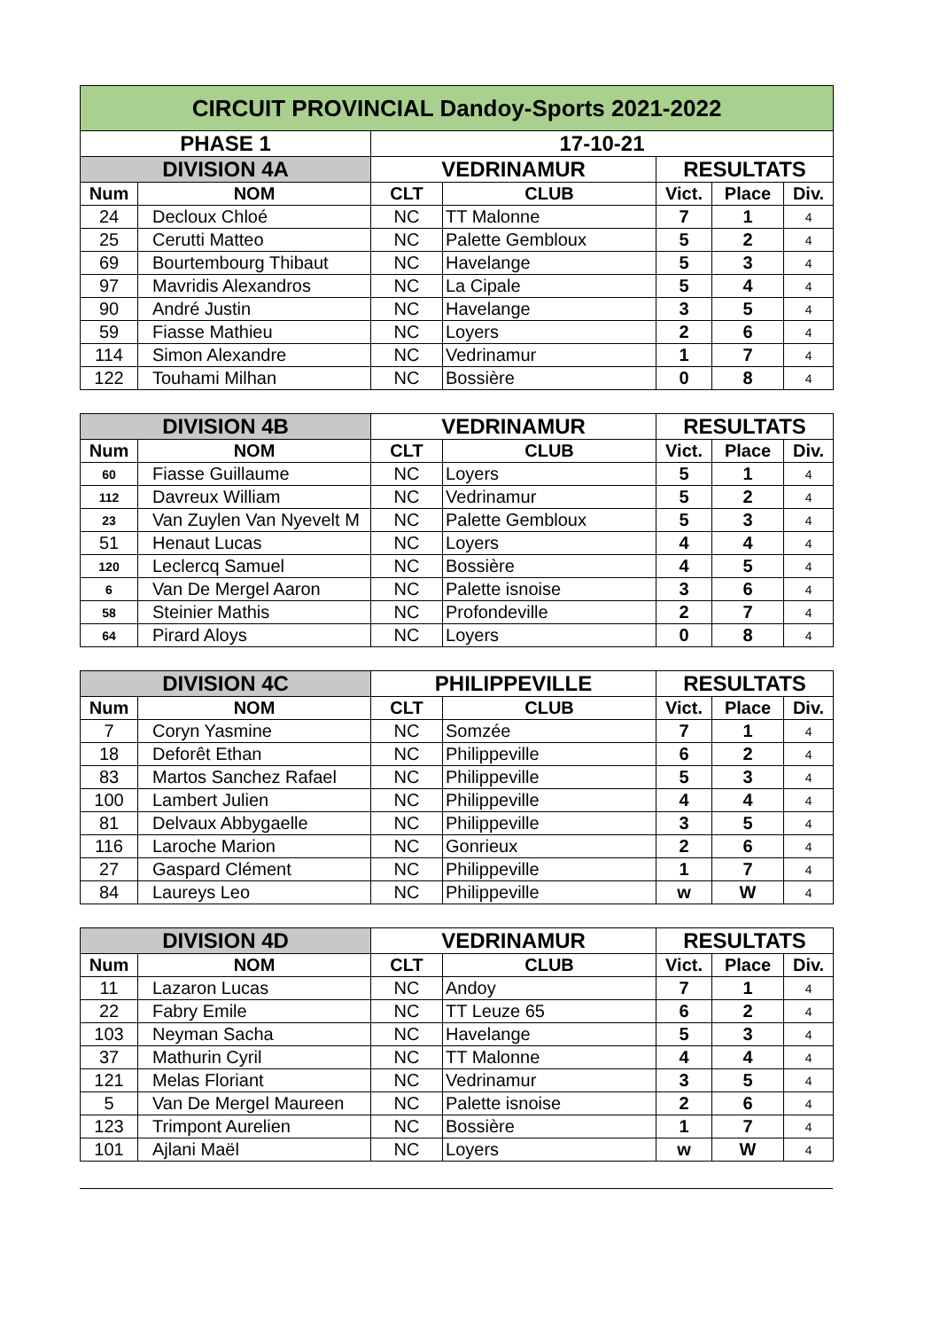| CIRCUIT PROVINCIAL Dandoy-Sports 2021-2022 | | | | | | |
| --- | --- | --- | --- | --- | --- | --- |
| PHASE 1 | | 17-10-21 | | | | |
| DIVISION 4A | | VEDRINAMUR | | RESULTATS | | |
| Num | NOM | CLT | CLUB | Vict. | Place | Div. |
| 24 | Decloux Chloé | NC | TT Malonne | 7 | 1 | 4 |
| 25 | Cerutti Matteo | NC | Palette Gembloux | 5 | 2 | 4 |
| 69 | Bourtembourg Thibaut | NC | Havelange | 5 | 3 | 4 |
| 97 | Mavridis Alexandros | NC | La Cipale | 5 | 4 | 4 |
| 90 | André Justin | NC | Havelange | 3 | 5 | 4 |
| 59 | Fiasse Mathieu | NC | Loyers | 2 | 6 | 4 |
| 114 | Simon Alexandre | NC | Vedrinamur | 1 | 7 | 4 |
| 122 | Touhami Milhan | NC | Bossière | 0 | 8 | 4 |
| DIVISION 4B | | VEDRINAMUR | | RESULTATS | | |
| --- | --- | --- | --- | --- | --- | --- |
| Num | NOM | CLT | CLUB | Vict. | Place | Div. |
| 60 | Fiasse Guillaume | NC | Loyers | 5 | 1 | 4 |
| 112 | Davreux William | NC | Vedrinamur | 5 | 2 | 4 |
| 23 | Van Zuylen Van Nyevelt M | NC | Palette Gembloux | 5 | 3 | 4 |
| 51 | Henaut Lucas | NC | Loyers | 4 | 4 | 4 |
| 120 | Leclercq Samuel | NC | Bossière | 4 | 5 | 4 |
| 6 | Van De Mergel Aaron | NC | Palette isnoise | 3 | 6 | 4 |
| 58 | Steinier Mathis | NC | Profondeville | 2 | 7 | 4 |
| 64 | Pirard Aloys | NC | Loyers | 0 | 8 | 4 |
| DIVISION 4C | | PHILIPPEVILLE | | RESULTATS | | |
| --- | --- | --- | --- | --- | --- | --- |
| Num | NOM | CLT | CLUB | Vict. | Place | Div. |
| 7 | Coryn Yasmine | NC | Somzée | 7 | 1 | 4 |
| 18 | Deforêt Ethan | NC | Philippeville | 6 | 2 | 4 |
| 83 | Martos Sanchez Rafael | NC | Philippeville | 5 | 3 | 4 |
| 100 | Lambert Julien | NC | Philippeville | 4 | 4 | 4 |
| 81 | Delvaux Abbygaelle | NC | Philippeville | 3 | 5 | 4 |
| 116 | Laroche Marion | NC | Gonrieux | 2 | 6 | 4 |
| 27 | Gaspard Clément | NC | Philippeville | 1 | 7 | 4 |
| 84 | Laureys Leo | NC | Philippeville | w | W | 4 |
| DIVISION 4D | | VEDRINAMUR | | RESULTATS | | |
| --- | --- | --- | --- | --- | --- | --- |
| Num | NOM | CLT | CLUB | Vict. | Place | Div. |
| 11 | Lazaron Lucas | NC | Andoy | 7 | 1 | 4 |
| 22 | Fabry Emile | NC | TT Leuze 65 | 6 | 2 | 4 |
| 103 | Neyman Sacha | NC | Havelange | 5 | 3 | 4 |
| 37 | Mathurin Cyril | NC | TT Malonne | 4 | 4 | 4 |
| 121 | Melas Floriant | NC | Vedrinamur | 3 | 5 | 4 |
| 5 | Van De Mergel Maureen | NC | Palette isnoise | 2 | 6 | 4 |
| 123 | Trimpont Aurelien | NC | Bossière | 1 | 7 | 4 |
| 101 | Ajlani Maël | NC | Loyers | w | W | 4 |